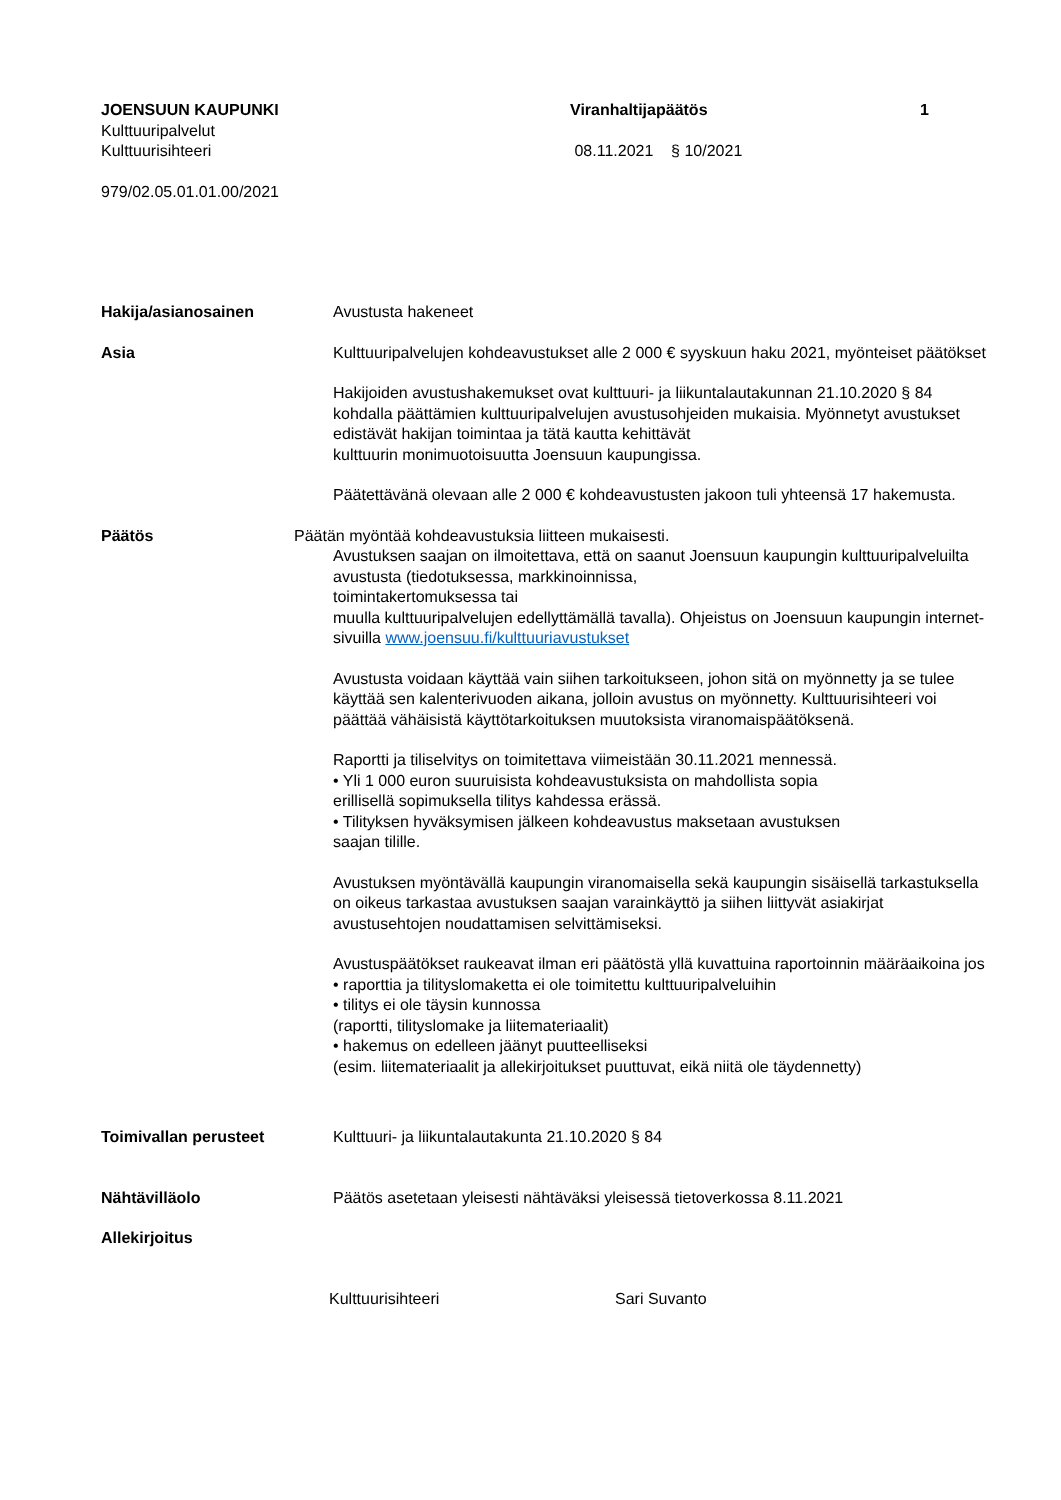JOENSUUN KAUPUNKI
Kulttuuripalvelut
Kulttuurisihteeri
Viranhaltijapäätös
08.11.2021 § 10/2021
1
979/02.05.01.01.00/2021
Hakija/asianosainen Avustusta hakeneet
Asia Kulttuuripalvelujen kohdeavustukset alle 2 000 € syyskuun haku 2021, myönteiset päätökset
Hakijoiden avustushakemukset ovat kulttuuri- ja liikuntalautakunnan 21.10.2020 § 84 kohdalla päättämien kulttuuripalvelujen avustusohjeiden mukaisia. Myönnetyt avustukset edistävät hakijan toimintaa ja tätä kautta kehittävät
kulttuurin monimuotoisuutta Joensuun kaupungissa.
Päätettävänä olevaan alle 2 000 € kohdeavustusten jakoon tuli yhteensä 17 hakemusta.
Päätös Päätän myöntää kohdeavustuksia liitteen mukaisesti.
Avustuksen saajan on ilmoitettava, että on saanut Joensuun kaupungin kulttuuripalveluilta avustusta (tiedotuksessa, markkinoinnissa,
toimintakertomuksessa tai
muulla kulttuuripalvelujen edellyttämällä tavalla). Ohjeistus on Joensuun kaupungin internet-sivuilla www.joensuu.fi/kulttuuriavustukset
Avustusta voidaan käyttää vain siihen tarkoitukseen, johon sitä on myönnetty ja se tulee käyttää sen kalenterivuoden aikana, jolloin avustus on myönnetty. Kulttuurisihteeri voi päättää vähäisistä käyttötarkoituksen muutoksista viranomaispäätöksenä.
Raportti ja tiliselvitys on toimitettava viimeistään 30.11.2021 mennessä.
• Yli 1 000 euron suuruisista kohdeavustuksista on mahdollista sopia
erillisellä sopimuksella tilitys kahdessa erässä.
• Tilityksen hyväksymisen jälkeen kohdeavustus maksetaan avustuksen
saajan tilille.
Avustuksen myöntävällä kaupungin viranomaisella sekä kaupungin sisäisellä tarkastuksella on oikeus tarkastaa avustuksen saajan varainkäyttö ja siihen liittyvät asiakirjat avustusehtojen noudattamisen selvittämiseksi.
Avustuspäätökset raukeavat ilman eri päätöstä yllä kuvattuina raportoinnin määräaikoina jos
• raporttia ja tilityslomaketta ei ole toimitettu kulttuuripalveluihin
• tilitys ei ole täysin kunnossa
(raportti, tilityslomake ja liitemateriaalit)
• hakemus on edelleen jäänyt puutteelliseksi
(esim. liitemateriaalit ja allekirjoitukset puuttuvat, eikä niitä ole täydennetty)
Toimivallan perusteet Kulttuuri- ja liikuntalautakunta 21.10.2020 § 84
Nähtävilläolo Päätös asetetaan yleisesti nähtäväksi yleisessä tietoverkossa 8.11.2021
Allekirjoitus
Kulttuurisihteeri Sari Suvanto